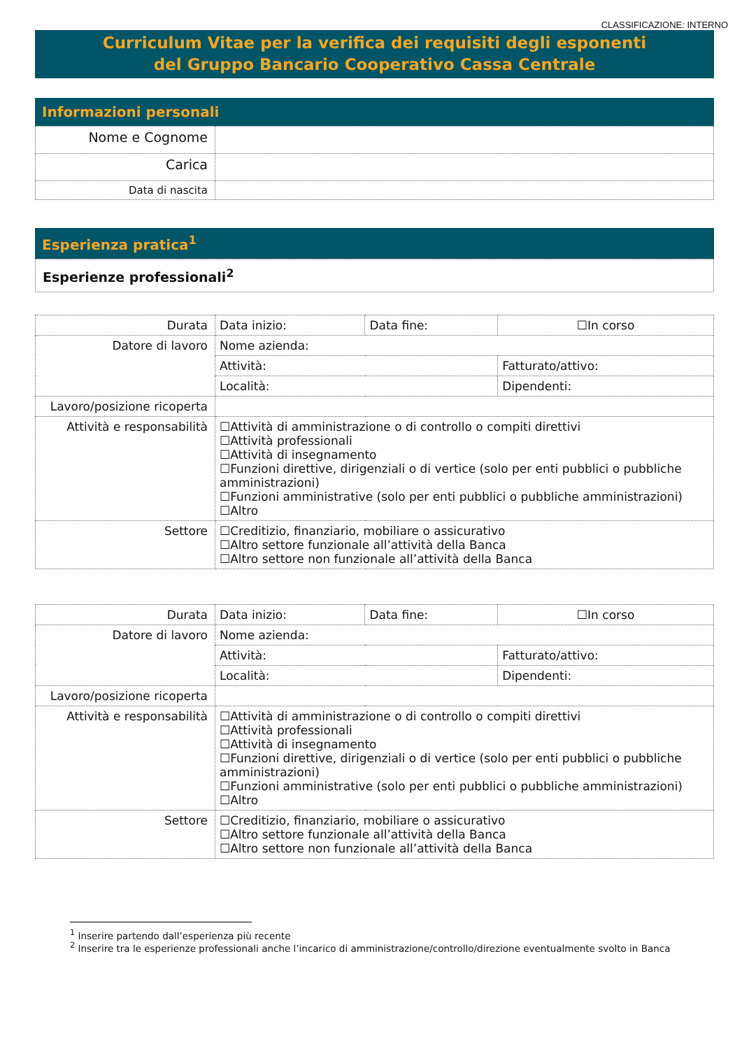CLASSIFICAZIONE: INTERNO
Curriculum Vitae per la verifica dei requisiti degli esponenti
del Gruppo Bancario Cooperativo Cassa Centrale
Informazioni personali
| Nome e Cognome | |
| Carica | |
| Data di nascita | |
Esperienza pratica<sup>1</sup>
Esperienze professionali<sup>2</sup>
| Durata | Data inizio: | Data fine: | ☐In corso |
| Datore di lavoro | Nome azienda: | | |
| | Attività: | | Fatturato/attivo: |
| | Località: | | Dipendenti: |
| Lavoro/posizione ricoperta | | | |
| Attività e responsabilità | ☐Attività di amministrazione o di controllo o compiti direttivi ☐Attività professionali ☐Attività di insegnamento ☐Funzioni direttive, dirigenziali o di vertice (solo per enti pubblici o pubbliche amministrazioni) ☐Funzioni amministrative (solo per enti pubblici o pubbliche amministrazioni) ☐Altro | | |
| Settore | ☐Creditizio, finanziario, mobiliare o assicurativo ☐Altro settore funzionale all’attività della Banca ☐Altro settore non funzionale all’attività della Banca | | |
| Durata | Data inizio: | Data fine: | ☐In corso |
| Datore di lavoro | Nome azienda: | | |
| | Attività: | | Fatturato/attivo: |
| | Località: | | Dipendenti: |
| Lavoro/posizione ricoperta | | | |
| Attività e responsabilità | ☐Attività di amministrazione o di controllo o compiti direttivi ☐Attività professionali ☐Attività di insegnamento ☐Funzioni direttive, dirigenziali o di vertice (solo per enti pubblici o pubbliche amministrazioni) ☐Funzioni amministrative (solo per enti pubblici o pubbliche amministrazioni) ☐Altro | | |
| Settore | ☐Creditizio, finanziario, mobiliare o assicurativo ☐Altro settore funzionale all’attività della Banca ☐Altro settore non funzionale all’attività della Banca | | |
<sup>1</sup> Inserire partendo dall’esperienza più recente
<sup>2</sup> Inserire tra le esperienze professionali anche l’incarico di amministrazione/controllo/direzione eventualmente svolto in Banca